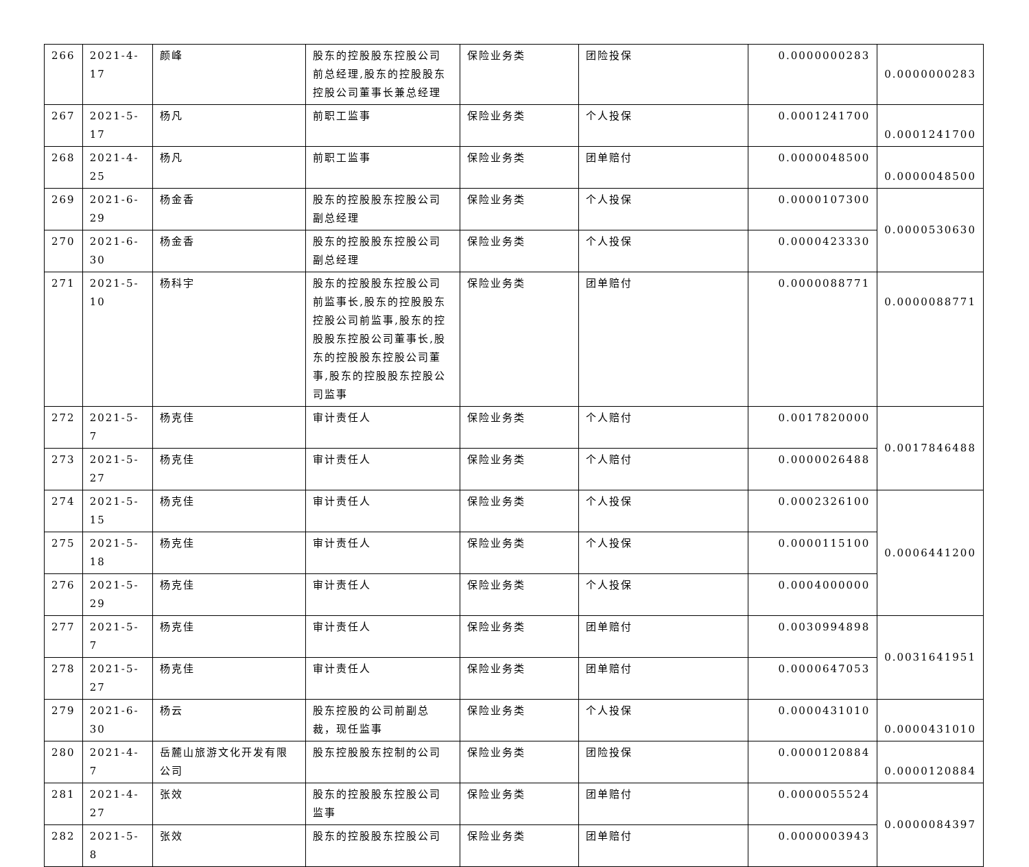| 266 | 2021-4-17 | 颜峰 | 股东的控股股东控股公司前总经理,股东的控股股东控股公司董事长兼总经理 | 保险业务类 | 团险投保 | 0.0000000283 | 0.0000000283 |
| 267 | 2021-5-17 | 杨凡 | 前职工监事 | 保险业务类 | 个人投保 | 0.0001241700 | 0.0001241700 |
| 268 | 2021-4-25 | 杨凡 | 前职工监事 | 保险业务类 | 团单赔付 | 0.0000048500 | 0.0000048500 |
| 269 | 2021-6-29 | 杨金香 | 股东的控股股东控股公司副总经理 | 保险业务类 | 个人投保 | 0.0000107300 | 0.0000530630 |
| 270 | 2021-6-30 | 杨金香 | 股东的控股股东控股公司副总经理 | 保险业务类 | 个人投保 | 0.0000423330 | |
| 271 | 2021-5-10 | 杨科宇 | 股东的控股股东控股公司前监事长,股东的控股股东控股公司前监事,股东的控股股东控股公司董事长,股东的控股股东控股公司董事,股东的控股股东控股公司监事 | 保险业务类 | 团单赔付 | 0.0000088771 | 0.0000088771 |
| 272 | 2021-5-7 | 杨克佳 | 审计责任人 | 保险业务类 | 个人赔付 | 0.0017820000 | 0.0017846488 |
| 273 | 2021-5-27 | 杨克佳 | 审计责任人 | 保险业务类 | 个人赔付 | 0.0000026488 | |
| 274 | 2021-5-15 | 杨克佳 | 审计责任人 | 保险业务类 | 个人投保 | 0.0002326100 | 0.0006441200 |
| 275 | 2021-5-18 | 杨克佳 | 审计责任人 | 保险业务类 | 个人投保 | 0.0000115100 | |
| 276 | 2021-5-29 | 杨克佳 | 审计责任人 | 保险业务类 | 个人投保 | 0.0004000000 | |
| 277 | 2021-5-7 | 杨克佳 | 审计责任人 | 保险业务类 | 团单赔付 | 0.0030994898 | 0.0031641951 |
| 278 | 2021-5-27 | 杨克佳 | 审计责任人 | 保险业务类 | 团单赔付 | 0.0000647053 | |
| 279 | 2021-6-30 | 杨云 | 股东控股的公司前副总裁，现任监事 | 保险业务类 | 个人投保 | 0.0000431010 | 0.0000431010 |
| 280 | 2021-4-7 | 岳麓山旅游文化开发有限公司 | 股东控股股东控制的公司 | 保险业务类 | 团险投保 | 0.0000120884 | 0.0000120884 |
| 281 | 2021-4-27 | 张效 | 股东的控股股东控股公司监事 | 保险业务类 | 团单赔付 | 0.0000055524 | 0.0000084397 |
| 282 | 2021-5-8 | 张效 | 股东的控股股东控股公司 | 保险业务类 | 团单赔付 | 0.0000003943 | |